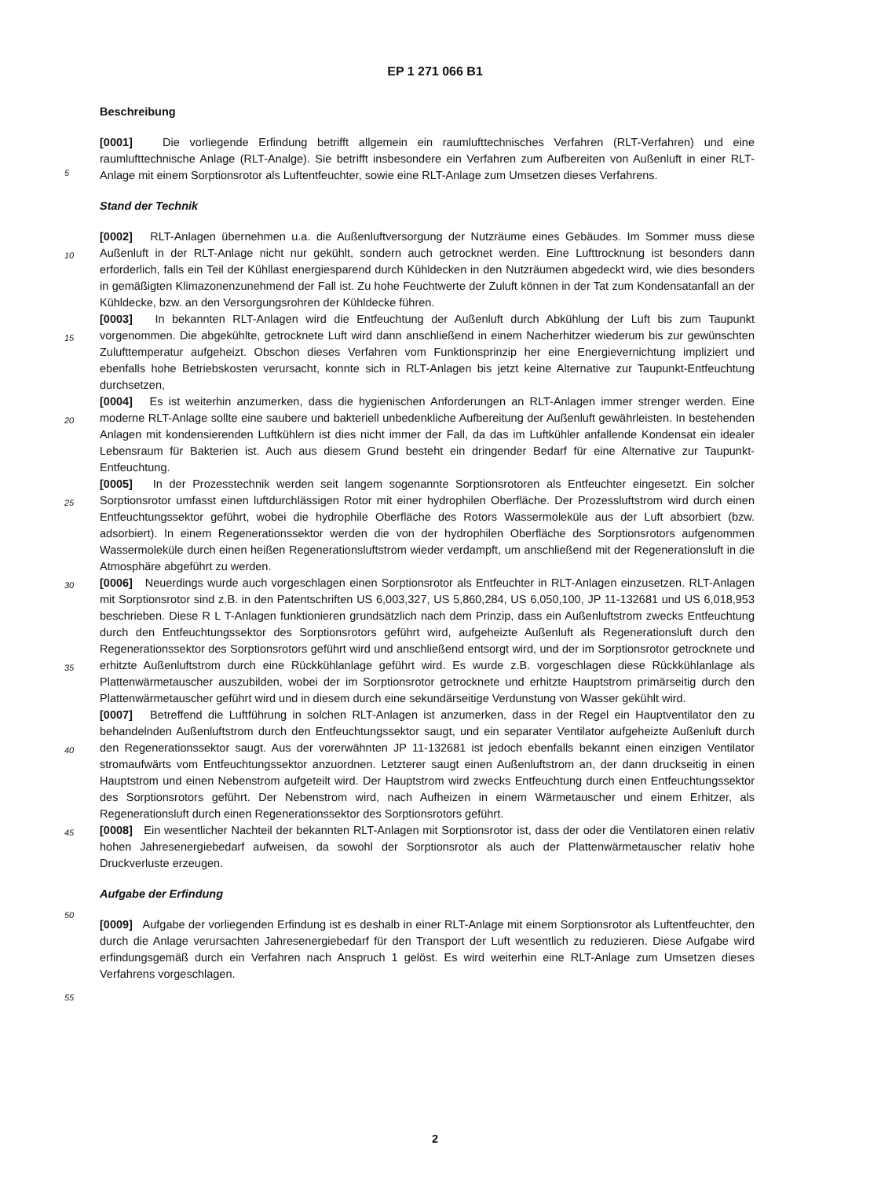EP 1 271 066 B1
Beschreibung
[0001] Die vorliegende Erfindung betrifft allgemein ein raumlufttechnisches Verfahren (RLT-Verfahren) und eine raumlufttechnische Anlage (RLT-Analge). Sie betrifft insbesondere ein Verfahren zum Aufbereiten von Außenluft in einer RLT-Anlage mit einem Sorptionsrotor als Luftentfeuchter, sowie eine RLT-Anlage zum Umsetzen dieses Verfahrens.
Stand der Technik
[0002] RLT-Anlagen übernehmen u.a. die Außenluftversorgung der Nutzräume eines Gebäudes. Im Sommer muss diese Außenluft in der RLT-Anlage nicht nur gekühlt, sondern auch getrocknet werden. Eine Lufttrocknung ist besonders dann erforderlich, falls ein Teil der Kühllast energiesparend durch Kühldecken in den Nutzräumen abgedeckt wird, wie dies besonders in gemäßigten Klimazonenzunehmend der Fall ist. Zu hohe Feuchtwerte der Zuluft können in der Tat zum Kondensatanfall an der Kühldecke, bzw. an den Versorgungsrohren der Kühldecke führen.
[0003] In bekannten RLT-Anlagen wird die Entfeuchtung der Außenluft durch Abkühlung der Luft bis zum Taupunkt vorgenommen. Die abgekühlte, getrocknete Luft wird dann anschließend in einem Nacherhitzer wiederum bis zur gewünschten Zulufttemperatur aufgeheizt. Obschon dieses Verfahren vom Funktionsprinzip her eine Energievernichtung impliziert und ebenfalls hohe Betriebskosten verursacht, konnte sich in RLT-Anlagen bis jetzt keine Alternative zur Taupunkt-Entfeuchtung durchsetzen,
[0004] Es ist weiterhin anzumerken, dass die hygienischen Anforderungen an RLT-Anlagen immer strenger werden. Eine moderne RLT-Anlage sollte eine saubere und bakteriell unbedenkliche Aufbereitung der Außenluft gewährleisten. In bestehenden Anlagen mit kondensierenden Luftkühlern ist dies nicht immer der Fall, da das im Luftkühler anfallende Kondensat ein idealer Lebensraum für Bakterien ist. Auch aus diesem Grund besteht ein dringender Bedarf für eine Alternative zur Taupunkt-Entfeuchtung.
[0005] In der Prozesstechnik werden seit langem sogenannte Sorptionsrotoren als Entfeuchter eingesetzt. Ein solcher Sorptionsrotor umfasst einen luftdurchlässigen Rotor mit einer hydrophilen Oberfläche. Der Prozessluftstrom wird durch einen Entfeuchtungssektor geführt, wobei die hydrophile Oberfläche des Rotors Wassermoleküle aus der Luft absorbiert (bzw. adsorbiert). In einem Regenerationssektor werden die von der hydrophilen Oberfläche des Sorptionsrotors aufgenommen Wassermoleküle durch einen heißen Regenerationsluftstrom wieder verdampft, um anschließend mit der Regenerationsluft in die Atmosphäre abgeführt zu werden.
[0006] Neuerdings wurde auch vorgeschlagen einen Sorptionsrotor als Entfeuchter in RLT-Anlagen einzusetzen. RLT-Anlagen mit Sorptionsrotor sind z.B. in den Patentschriften US 6,003,327, US 5,860,284, US 6,050,100, JP 11-132681 und US 6,018,953 beschrieben. Diese R L T-Anlagen funktionieren grundsätzlich nach dem Prinzip, dass ein Außenluftstrom zwecks Entfeuchtung durch den Entfeuchtungssektor des Sorptionsrotors geführt wird, aufgeheizte Außenluft als Regenerationsluft durch den Regenerationssektor des Sorptionsrotors geführt wird und anschließend entsorgt wird, und der im Sorptionsrotor getrocknete und erhitzte Außenluftstrom durch eine Rückkühlanlage geführt wird. Es wurde z.B. vorgeschlagen diese Rückkühlanlage als Plattenwärmetauscher auszubilden, wobei der im Sorptionsrotor getrocknete und erhitzte Hauptstrom primärseitig durch den Plattenwärmetauscher geführt wird und in diesem durch eine sekundärseitige Verdunstung von Wasser gekühlt wird.
[0007] Betreffend die Luftführung in solchen RLT-Anlagen ist anzumerken, dass in der Regel ein Hauptventilator den zu behandelnden Außenluftstrom durch den Entfeuchtungssektor saugt, und ein separater Ventilator aufgeheizte Außenluft durch den Regenerationssektor saugt. Aus der vorerwähnten JP 11-132681 ist jedoch ebenfalls bekannt einen einzigen Ventilator stromaufwärts vom Entfeuchtungssektor anzuordnen. Letzterer saugt einen Außenluftstrom an, der dann druckseitig in einen Hauptstrom und einen Nebenstrom aufgeteilt wird. Der Hauptstrom wird zwecks Entfeuchtung durch einen Entfeuchtungssektor des Sorptionsrotors geführt. Der Nebenstrom wird, nach Aufheizen in einem Wärmetauscher und einem Erhitzer, als Regenerationsluft durch einen Regenerationssektor des Sorptionsrotors geführt.
[0008] Ein wesentlicher Nachteil der bekannten RLT-Anlagen mit Sorptionsrotor ist, dass der oder die Ventilatoren einen relativ hohen Jahresenergiebedarf aufweisen, da sowohl der Sorptionsrotor als auch der Plattenwärmetauscher relativ hohe Druckverluste erzeugen.
Aufgabe der Erfindung
[0009] Aufgabe der vorliegenden Erfindung ist es deshalb in einer RLT-Anlage mit einem Sorptionsrotor als Luftentfeuchter, den durch die Anlage verursachten Jahresenergiebedarf für den Transport der Luft wesentlich zu reduzieren. Diese Aufgabe wird erfindungsgemäß durch ein Verfahren nach Anspruch 1 gelöst. Es wird weiterhin eine RLT-Anlage zum Umsetzen dieses Verfahrens vorgeschlagen.
5
10
15
20
25
30
35
40
45
50
55
2